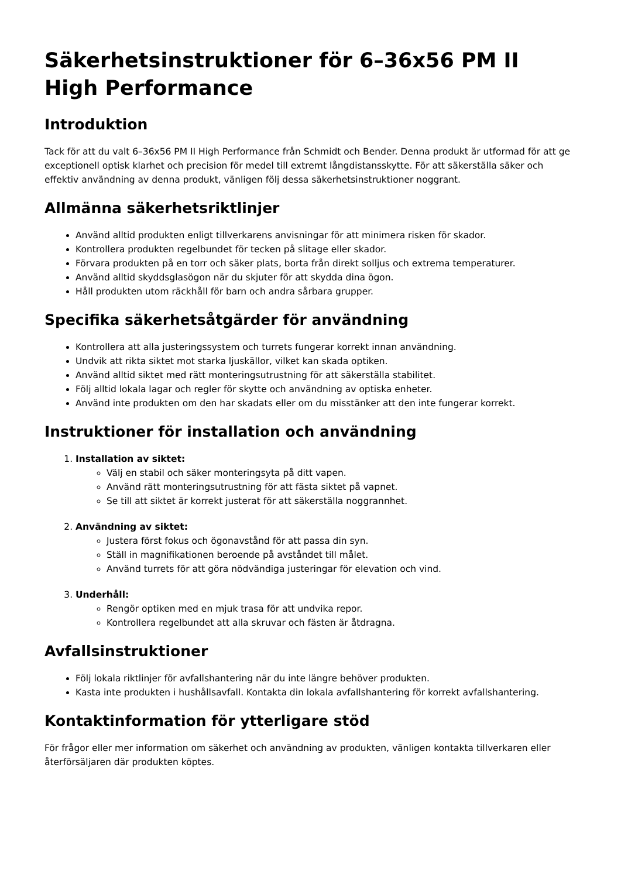Säkerhetsinstruktioner för 6–36x56 PM II High Performance
Introduktion
Tack för att du valt 6–36x56 PM II High Performance från Schmidt och Bender. Denna produkt är utformad för att ge exceptionell optisk klarhet och precision för medel till extremt långdistansskytte. För att säkerställa säker och effektiv användning av denna produkt, vänligen följ dessa säkerhetsinstruktioner noggrant.
Allmänna säkerhetsriktlinjer
Använd alltid produkten enligt tillverkarens anvisningar för att minimera risken för skador.
Kontrollera produkten regelbundet för tecken på slitage eller skador.
Förvara produkten på en torr och säker plats, borta från direkt solljus och extrema temperaturer.
Använd alltid skyddsglasögon när du skjuter för att skydda dina ögon.
Håll produkten utom räckhåll för barn och andra sårbara grupper.
Specifika säkerhetsåtgärder för användning
Kontrollera att alla justeringssystem och turrets fungerar korrekt innan användning.
Undvik att rikta siktet mot starka ljuskällor, vilket kan skada optiken.
Använd alltid siktet med rätt monteringsutrustning för att säkerställa stabilitet.
Följ alltid lokala lagar och regler för skytte och användning av optiska enheter.
Använd inte produkten om den har skadats eller om du misstänker att den inte fungerar korrekt.
Instruktioner för installation och användning
1. Installation av siktet:
Välj en stabil och säker monteringsyta på ditt vapen.
Använd rätt monteringsutrustning för att fästa siktet på vapnet.
Se till att siktet är korrekt justerat för att säkerställa noggrannhet.
2. Användning av siktet:
Justera först fokus och ögonavstånd för att passa din syn.
Ställ in magnifikationen beroende på avståndet till målet.
Använd turrets för att göra nödvändiga justeringar för elevation och vind.
3. Underhåll:
Rengör optiken med en mjuk trasa för att undvika repor.
Kontrollera regelbundet att alla skruvar och fästen är åtdragna.
Avfallsinstruktioner
Följ lokala riktlinjer för avfallshantering när du inte längre behöver produkten.
Kasta inte produkten i hushållsavfall. Kontakta din lokala avfallshantering för korrekt avfallshantering.
Kontaktinformation för ytterligare stöd
För frågor eller mer information om säkerhet och användning av produkten, vänligen kontakta tillverkaren eller återförsäljaren där produkten köptes.